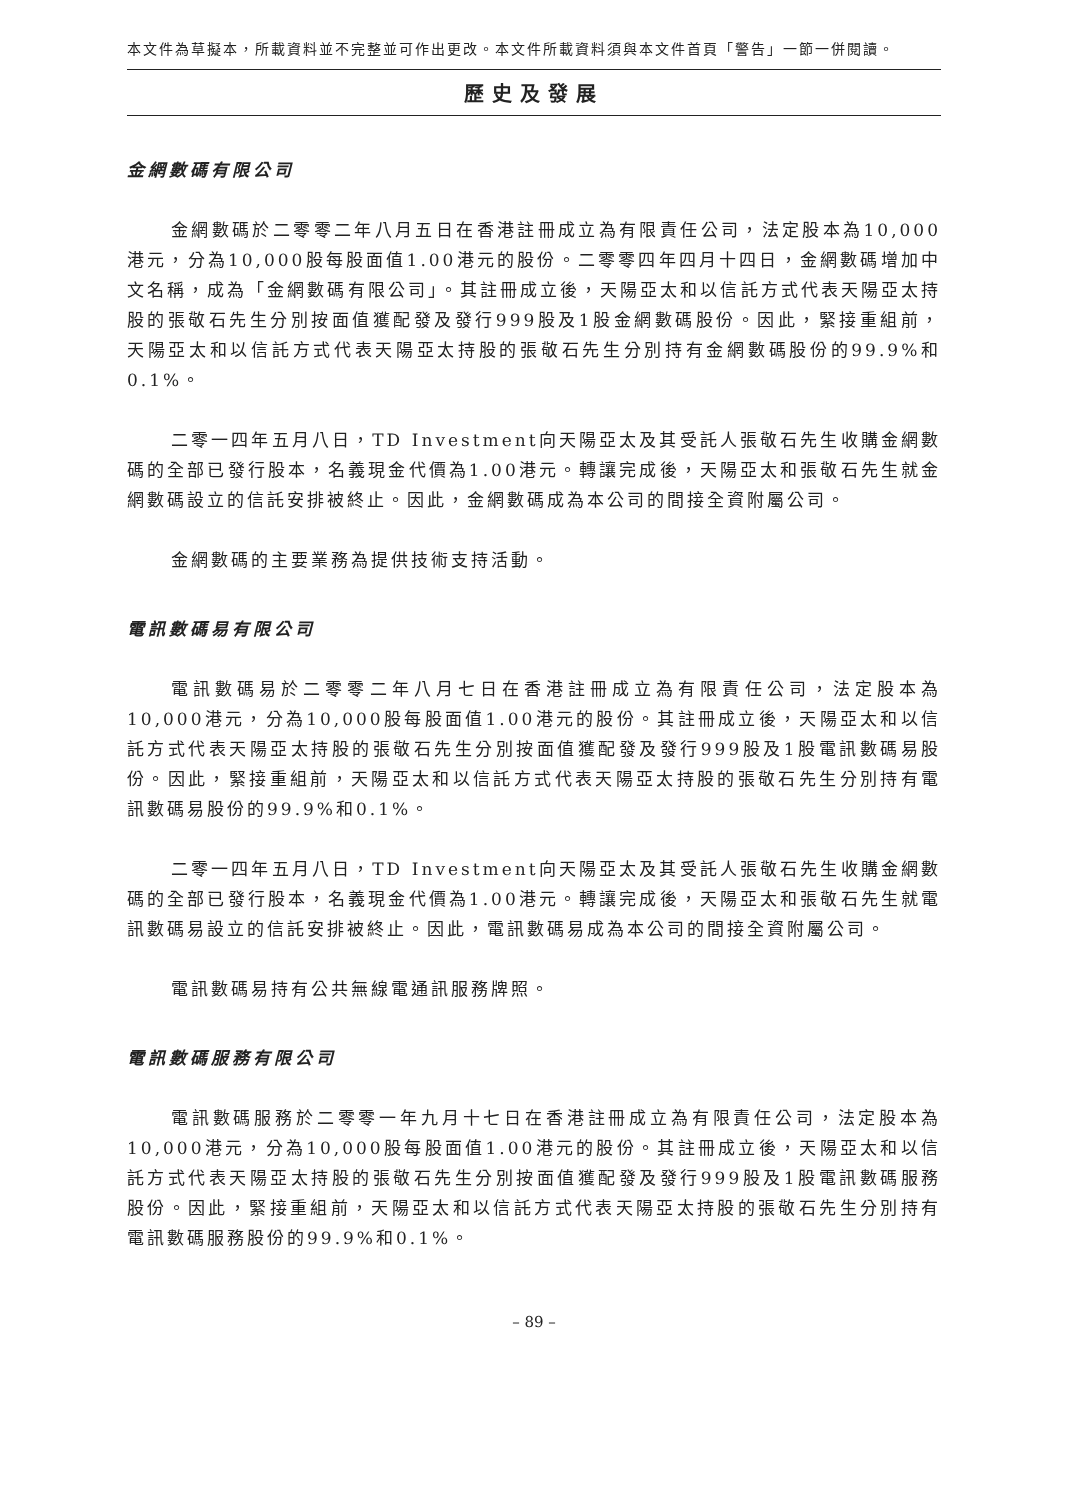本文件為草擬本，所載資料並不完整並可作出更改。本文件所載資料須與本文件首頁「警告」一節一併閱讀。
歷史及發展
金網數碼有限公司
金網數碼於二零零二年八月五日在香港註冊成立為有限責任公司，法定股本為10,000港元，分為10,000股每股面值1.00港元的股份。二零零四年四月十四日，金網數碼增加中文名稱，成為「金網數碼有限公司」。其註冊成立後，天陽亞太和以信託方式代表天陽亞太持股的張敬石先生分別按面值獲配發及發行999股及1股金網數碼股份。因此，緊接重組前，天陽亞太和以信託方式代表天陽亞太持股的張敬石先生分別持有金網數碼股份的99.9%和0.1%。
二零一四年五月八日，TD Investment向天陽亞太及其受託人張敬石先生收購金網數碼的全部已發行股本，名義現金代價為1.00港元。轉讓完成後，天陽亞太和張敬石先生就金網數碼設立的信託安排被終止。因此，金網數碼成為本公司的間接全資附屬公司。
金網數碼的主要業務為提供技術支持活動。
電訊數碼易有限公司
電訊數碼易於二零零二年八月七日在香港註冊成立為有限責任公司，法定股本為10,000港元，分為10,000股每股面值1.00港元的股份。其註冊成立後，天陽亞太和以信託方式代表天陽亞太持股的張敬石先生分別按面值獲配發及發行999股及1股電訊數碼易股份。因此，緊接重組前，天陽亞太和以信託方式代表天陽亞太持股的張敬石先生分別持有電訊數碼易股份的99.9%和0.1%。
二零一四年五月八日，TD Investment向天陽亞太及其受託人張敬石先生收購金網數碼的全部已發行股本，名義現金代價為1.00港元。轉讓完成後，天陽亞太和張敬石先生就電訊數碼易設立的信託安排被終止。因此，電訊數碼易成為本公司的間接全資附屬公司。
電訊數碼易持有公共無線電通訊服務牌照。
電訊數碼服務有限公司
電訊數碼服務於二零零一年九月十七日在香港註冊成立為有限責任公司，法定股本為10,000港元，分為10,000股每股面值1.00港元的股份。其註冊成立後，天陽亞太和以信託方式代表天陽亞太持股的張敬石先生分別按面值獲配發及發行999股及1股電訊數碼服務股份。因此，緊接重組前，天陽亞太和以信託方式代表天陽亞太持股的張敬石先生分別持有電訊數碼服務股份的99.9%和0.1%。
– 89 –